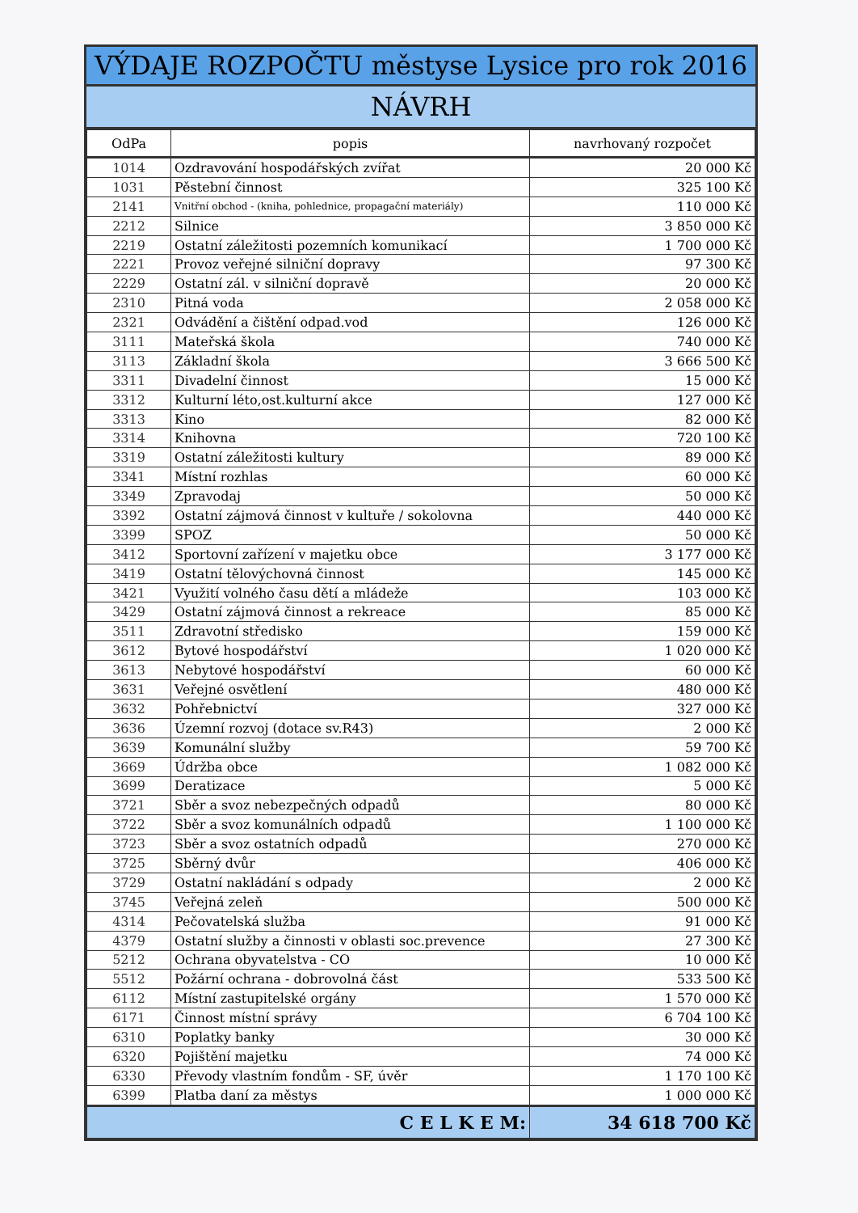VÝDAJE ROZPOČTU městyse Lysice pro rok 2016
NÁVRH
| OdPa | popis | navrhovaný rozpočet |
| --- | --- | --- |
| 1014 | Ozdravování hospodářských zvířat | 20 000 Kč |
| 1031 | Pěstební činnost | 325 100 Kč |
| 2141 | Vnitřní obchod - (kniha, pohlednice, propagační materiály) | 110 000 Kč |
| 2212 | Silnice | 3 850 000 Kč |
| 2219 | Ostatní záležitosti pozemních komunikací | 1 700 000 Kč |
| 2221 | Provoz veřejné silniční dopravy | 97 300 Kč |
| 2229 | Ostatní zál. v silniční dopravě | 20 000 Kč |
| 2310 | Pitná voda | 2 058 000 Kč |
| 2321 | Odvádění a čištění odpad.vod | 126 000 Kč |
| 3111 | Mateřská škola | 740 000 Kč |
| 3113 | Základní škola | 3 666 500 Kč |
| 3311 | Divadelní činnost | 15 000 Kč |
| 3312 | Kulturní léto,ost.kulturní akce | 127 000 Kč |
| 3313 | Kino | 82 000 Kč |
| 3314 | Knihovna | 720 100 Kč |
| 3319 | Ostatní záležitosti kultury | 89 000 Kč |
| 3341 | Místní rozhlas | 60 000 Kč |
| 3349 | Zpravodaj | 50 000 Kč |
| 3392 | Ostatní zájmová činnost v kultuře / sokolovna | 440 000 Kč |
| 3399 | SPOZ | 50 000 Kč |
| 3412 | Sportovní zařízení v majetku obce | 3 177 000 Kč |
| 3419 | Ostatní tělovýchovná činnost | 145 000 Kč |
| 3421 | Využití volného času dětí a mládeže | 103 000 Kč |
| 3429 | Ostatní zájmová činnost a rekreace | 85 000 Kč |
| 3511 | Zdravotní středisko | 159 000 Kč |
| 3612 | Bytové hospodářství | 1 020 000 Kč |
| 3613 | Nebytové hospodářství | 60 000 Kč |
| 3631 | Veřejné osvětlení | 480 000 Kč |
| 3632 | Pohřebnictví | 327 000 Kč |
| 3636 | Územní rozvoj (dotace sv.R43) | 2 000 Kč |
| 3639 | Komunální služby | 59 700 Kč |
| 3669 | Údržba obce | 1 082 000 Kč |
| 3699 | Deratizace | 5 000 Kč |
| 3721 | Sběr a svoz nebezpečných odpadů | 80 000 Kč |
| 3722 | Sběr a svoz komunálních odpadů | 1 100 000 Kč |
| 3723 | Sběr a svoz ostatních odpadů | 270 000 Kč |
| 3725 | Sběrný dvůr | 406 000 Kč |
| 3729 | Ostatní nakládání s odpady | 2 000 Kč |
| 3745 | Veřejná zeleň | 500 000 Kč |
| 4314 | Pečovatelská služba | 91 000 Kč |
| 4379 | Ostatní služby a činnosti v oblasti soc.prevence | 27 300 Kč |
| 5212 | Ochrana obyvatelstva - CO | 10 000 Kč |
| 5512 | Požární ochrana - dobrovolná část | 533 500 Kč |
| 6112 | Místní zastupitelské orgány | 1 570 000 Kč |
| 6171 | Činnost místní správy | 6 704 100 Kč |
| 6310 | Poplatky banky | 30 000 Kč |
| 6320 | Pojištění majetku | 74 000 Kč |
| 6330 | Převody vlastním fondům - SF, úvěr | 1 170 100 Kč |
| 6399 | Platba daní za městys | 1 000 000 Kč |
| C E L K E M: | | 34 618 700 Kč |